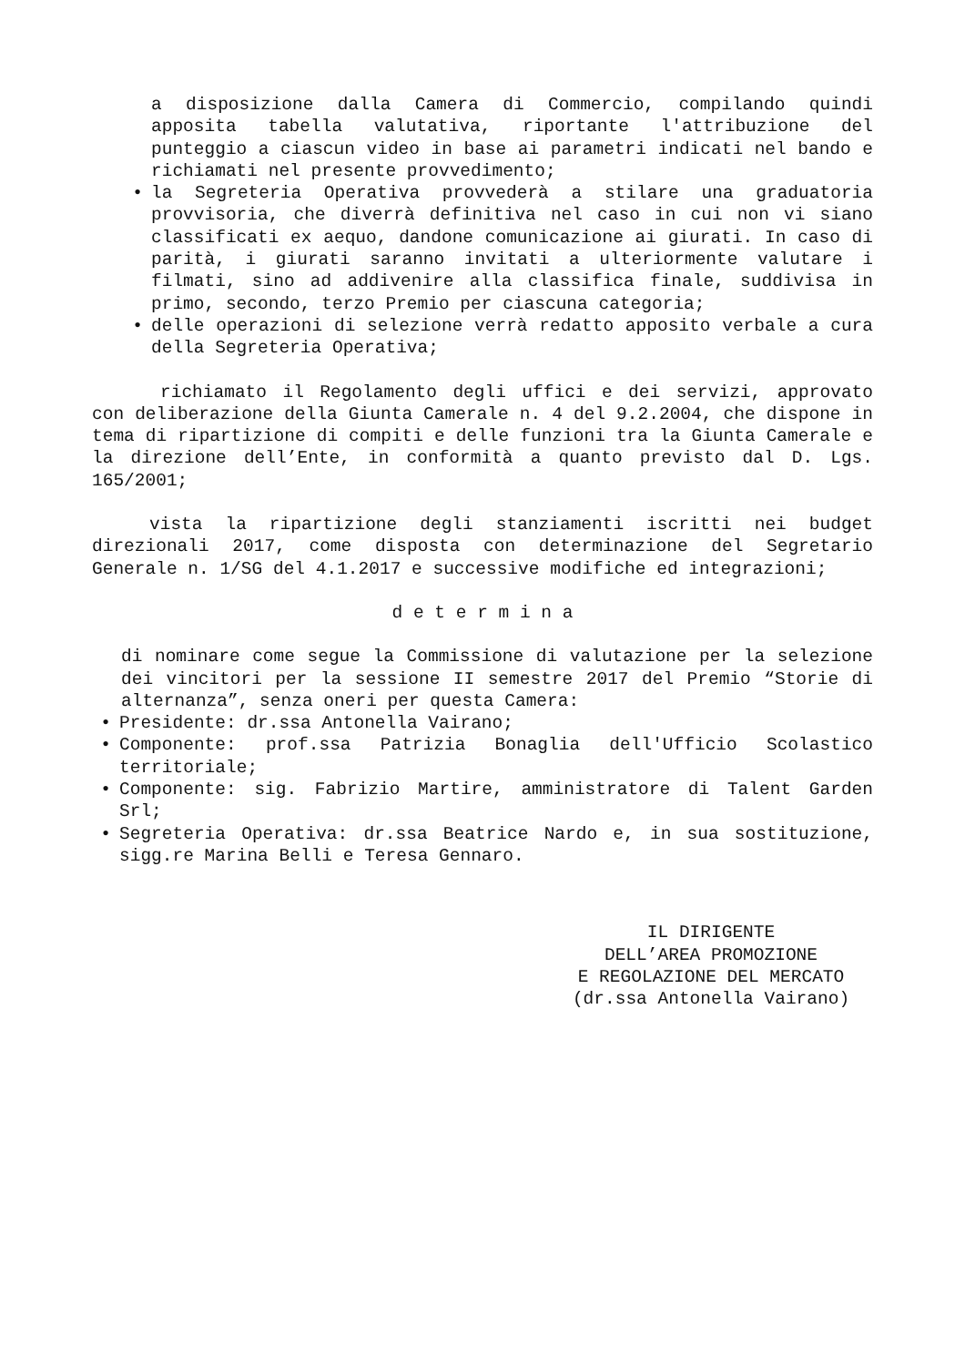a disposizione dalla Camera di Commercio, compilando quindi apposita tabella valutativa, riportante l'attribuzione del punteggio a ciascun video in base ai parametri indicati nel bando e richiamati nel presente provvedimento;
• la Segreteria Operativa provvederà a stilare una graduatoria provvisoria, che diverrà definitiva nel caso in cui non vi siano classificati ex aequo, dandone comunicazione ai giurati. In caso di parità, i giurati saranno invitati a ulteriormente valutare i filmati, sino ad addivenire alla classifica finale, suddivisa in primo, secondo, terzo Premio per ciascuna categoria;
• delle operazioni di selezione verrà redatto apposito verbale a cura della Segreteria Operativa;
richiamato il Regolamento degli uffici e dei servizi, approvato con deliberazione della Giunta Camerale n. 4 del 9.2.2004, che dispone in tema di ripartizione di compiti e delle funzioni tra la Giunta Camerale e la direzione dell’Ente, in conformità a quanto previsto dal D. Lgs. 165/2001;
vista la ripartizione degli stanziamenti iscritti nei budget direzionali 2017, come disposta con determinazione del Segretario Generale n. 1/SG del 4.1.2017 e successive modifiche ed integrazioni;
d e t e r m i n a
di nominare come segue la Commissione di valutazione per la selezione dei vincitori per la sessione II semestre 2017 del Premio “Storie di alternanza”, senza oneri per questa Camera:
• Presidente: dr.ssa Antonella Vairano;
• Componente: prof.ssa Patrizia Bonaglia dell'Ufficio Scolastico territoriale;
• Componente: sig. Fabrizio Martire, amministratore di Talent Garden Srl;
• Segreteria Operativa: dr.ssa Beatrice Nardo e, in sua sostituzione, sigg.re Marina Belli e Teresa Gennaro.
IL DIRIGENTE
DELL’AREA PROMOZIONE
E REGOLAZIONE DEL MERCATO
(dr.ssa Antonella Vairano)